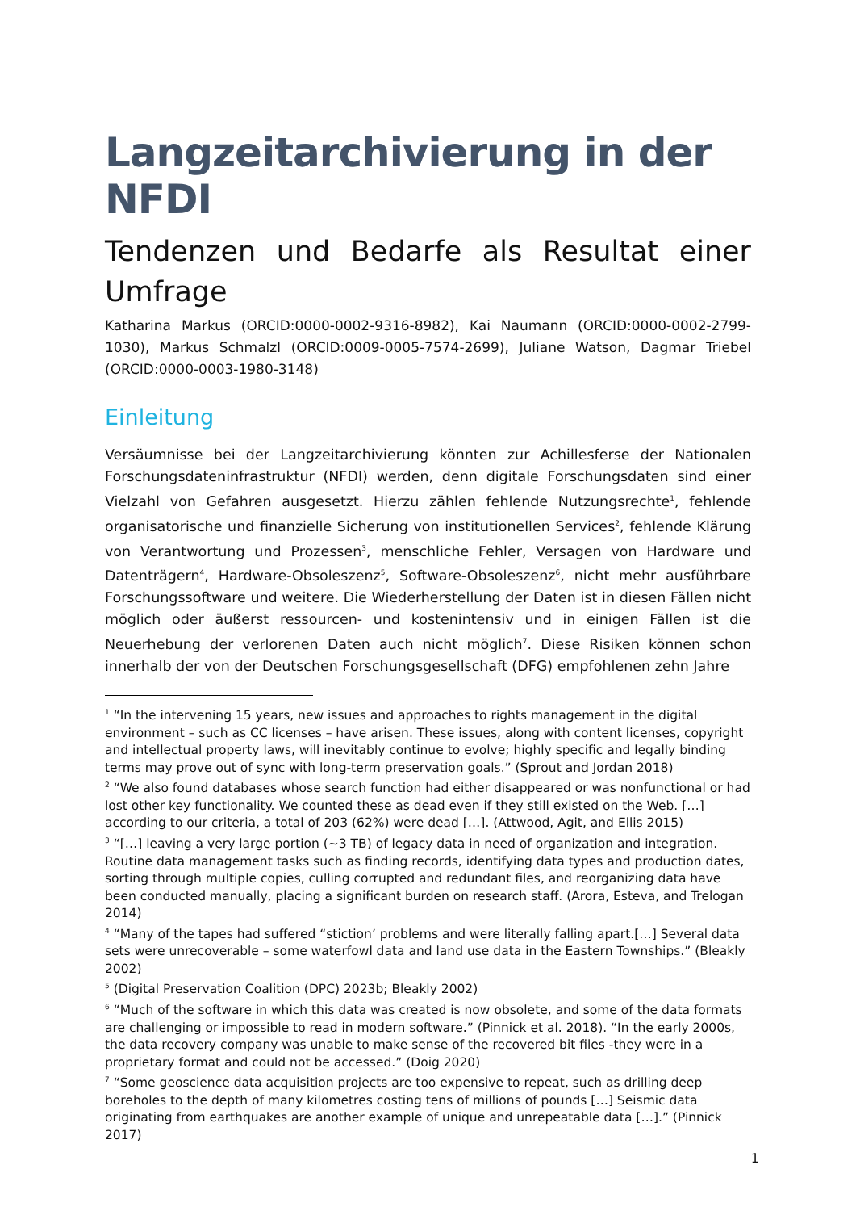Langzeitarchivierung in der NFDI
Tendenzen und Bedarfe als Resultat einer Umfrage
Katharina Markus (ORCID:0000-0002-9316-8982), Kai Naumann (ORCID:0000-0002-2799-1030), Markus Schmalzl (ORCID:0009-0005-7574-2699), Juliane Watson, Dagmar Triebel (ORCID:0000-0003-1980-3148)
Einleitung
Versäumnisse bei der Langzeitarchivierung könnten zur Achillesferse der Nationalen Forschungsdateninfrastruktur (NFDI) werden, denn digitale Forschungsdaten sind einer Vielzahl von Gefahren ausgesetzt. Hierzu zählen fehlende Nutzungsrechte<sup>1</sup>, fehlende organisatorische und finanzielle Sicherung von institutionellen Services<sup>2</sup>, fehlende Klärung von Verantwortung und Prozessen<sup>3</sup>, menschliche Fehler, Versagen von Hardware und Datenträgern<sup>4</sup>, Hardware-Obsoleszenz<sup>5</sup>, Software-Obsoleszenz<sup>6</sup>, nicht mehr ausführbare Forschungssoftware und weitere. Die Wiederherstellung der Daten ist in diesen Fällen nicht möglich oder äußerst ressourcen- und kostenintensiv und in einigen Fällen ist die Neuerhebung der verlorenen Daten auch nicht möglich<sup>7</sup>. Diese Risiken können schon innerhalb der von der Deutschen Forschungsgesellschaft (DFG) empfohlenen zehn Jahre
<sup>1</sup> “In the intervening 15 years, new issues and approaches to rights management in the digital environment – such as CC licenses – have arisen. These issues, along with content licenses, copyright and intellectual property laws, will inevitably continue to evolve; highly specific and legally binding terms may prove out of sync with long-term preservation goals.” (Sprout and Jordan 2018)
<sup>2</sup> “We also found databases whose search function had either disappeared or was nonfunctional or had lost other key functionality. We counted these as dead even if they still existed on the Web. […] according to our criteria, a total of 203 (62%) were dead […]. (Attwood, Agit, and Ellis 2015)
<sup>3</sup> “[…] leaving a very large portion (~3 TB) of legacy data in need of organization and integration. Routine data management tasks such as finding records, identifying data types and production dates,
sorting through multiple copies, culling corrupted and redundant files, and reorganizing data have been conducted manually, placing a significant burden on research staff. (Arora, Esteva, and Trelogan 2014)
<sup>4</sup> “Many of the tapes had suffered “stiction’ problems and were literally falling apart.[…] Several data sets were unrecoverable – some waterfowl data and land use data in the Eastern Townships.” (Bleakly 2002)
<sup>5</sup> (Digital Preservation Coalition (DPC) 2023b; Bleakly 2002)
<sup>6</sup> “Much of the software in which this data was created is now obsolete, and some of the data formats are challenging or impossible to read in modern software.” (Pinnick et al. 2018). “In the early 2000s, the data recovery company was unable to make sense of the recovered bit files -they were in a proprietary format and could not be accessed.” (Doig 2020)
<sup>7</sup> “Some geoscience data acquisition projects are too expensive to repeat, such as drilling deep boreholes to the depth of many kilometres costing tens of millions of pounds […] Seismic data originating from earthquakes are another example of unique and unrepeatable data […].” (Pinnick 2017)
1